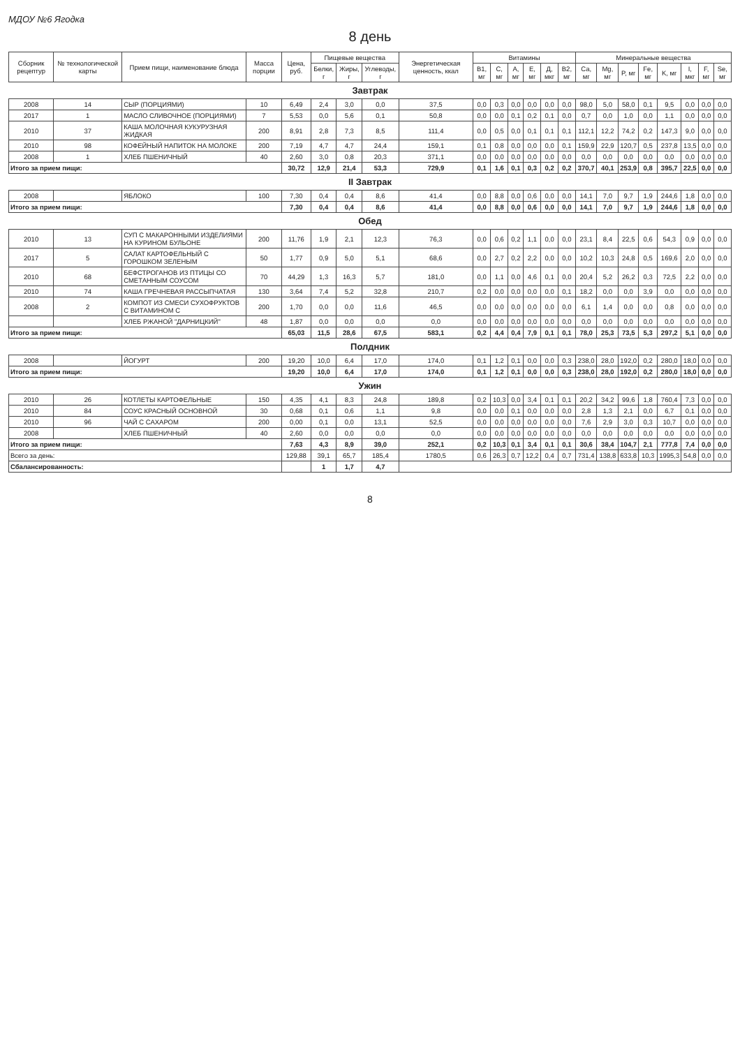МДОУ №6 Ягодка
8 день
| Сборник рецептур | № технологической карты | Прием пищи, наименование блюда | Масса порции | Цена, руб. | Пищевые вещества | | | Энергетическая ценность, ккал | Витамины | | | | | | Минеральные вещества | | | | | | | |
| --- | --- | --- | --- | --- | --- | --- | --- | --- | --- | --- | --- | --- | --- | --- | --- | --- | --- | --- | --- | --- | --- | --- |
| | | | | | Белки, г | Жиры, г | Углеводы, г | | B1, мг | C, мг | A, мг | E, мг | Д, мкг | B2, мг | Ca, мг | Mg, мг | P, мг | Fe, мг | K, мг | I, мкг | F, мг | Se, мг |
| Завтрак | | | | | | | | | | | | | | | | | | | | | | |
| 2008 | 14 | СЫР (ПОРЦИЯМИ) | 10 | 6,49 | 2,4 | 3,0 | 0,0 | 37,5 | 0,0 | 0,3 | 0,0 | 0,0 | 0,0 | 0,0 | 98,0 | 5,0 | 58,0 | 0,1 | 9,5 | 0,0 | 0,0 | 0,0 |
| 2017 | 1 | МАСЛО СЛИВОЧНОЕ (ПОРЦИЯМИ) | 7 | 5,53 | 0,0 | 5,6 | 0,1 | 50,8 | 0,0 | 0,0 | 0,1 | 0,2 | 0,1 | 0,0 | 0,7 | 0,0 | 1,0 | 0,0 | 1,1 | 0,0 | 0,0 | 0,0 |
| 2010 | 37 | КАША МОЛОЧНАЯ КУКУРУЗНАЯ ЖИДКАЯ | 200 | 8,91 | 2,8 | 7,3 | 8,5 | 111,4 | 0,0 | 0,5 | 0,0 | 0,1 | 0,1 | 0,1 | 112,1 | 12,2 | 74,2 | 0,2 | 147,3 | 9,0 | 0,0 | 0,0 |
| 2010 | 98 | КОФЕЙНЫЙ НАПИТОК НА МОЛОКЕ | 200 | 7,19 | 4,7 | 4,7 | 24,4 | 159,1 | 0,1 | 0,8 | 0,0 | 0,0 | 0,0 | 0,1 | 159,9 | 22,9 | 120,7 | 0,5 | 237,8 | 13,5 | 0,0 | 0,0 |
| 2008 | 1 | ХЛЕБ ПШЕНИЧНЫЙ | 40 | 2,60 | 3,0 | 0,8 | 20,3 | 371,1 | 0,0 | 0,0 | 0,0 | 0,0 | 0,0 | 0,0 | 0,0 | 0,0 | 0,0 | 0,0 | 0,0 | 0,0 | 0,0 | 0,0 |
| Итого за прием пищи: | | | | 30,72 | 12,9 | 21,4 | 53,3 | 729,9 | 0,1 | 1,6 | 0,1 | 0,3 | 0,2 | 0,2 | 370,7 | 40,1 | 253,9 | 0,8 | 395,7 | 22,5 | 0,0 | 0,0 |
| II Завтрак | | | | | | | | | | | | | | | | | | | | | | |
| 2008 | | ЯБЛОКО | 100 | 7,30 | 0,4 | 0,4 | 8,6 | 41,4 | 0,0 | 8,8 | 0,0 | 0,6 | 0,0 | 0,0 | 14,1 | 7,0 | 9,7 | 1,9 | 244,6 | 1,8 | 0,0 | 0,0 |
| Итого за прием пищи: | | | | 7,30 | 0,4 | 0,4 | 8,6 | 41,4 | 0,0 | 8,8 | 0,0 | 0,6 | 0,0 | 0,0 | 14,1 | 7,0 | 9,7 | 1,9 | 244,6 | 1,8 | 0,0 | 0,0 |
| Обед | | | | | | | | | | | | | | | | | | | | | | |
| 2010 | 13 | СУП С МАКАРОННЫМИ ИЗДЕЛИЯМИ НА КУРИНОМ БУЛЬОНЕ | 200 | 11,76 | 1,9 | 2,1 | 12,3 | 76,3 | 0,0 | 0,6 | 0,2 | 1,1 | 0,0 | 0,0 | 23,1 | 8,4 | 22,5 | 0,6 | 54,3 | 0,9 | 0,0 | 0,0 |
| 2017 | 5 | САЛАТ КАРТОФЕЛЬНЫЙ С ГОРОШКОМ ЗЕЛЕНЫМ | 50 | 1,77 | 0,9 | 5,0 | 5,1 | 68,6 | 0,0 | 2,7 | 0,2 | 2,2 | 0,0 | 0,0 | 10,2 | 10,3 | 24,8 | 0,5 | 169,6 | 2,0 | 0,0 | 0,0 |
| 2010 | 68 | БЕФСТРОГАНОВ ИЗ ПТИЦЫ СО СМЕТАННЫМ СОУСОМ | 70 | 44,29 | 1,3 | 16,3 | 5,7 | 181,0 | 0,0 | 1,1 | 0,0 | 4,6 | 0,1 | 0,0 | 20,4 | 5,2 | 26,2 | 0,3 | 72,5 | 2,2 | 0,0 | 0,0 |
| 2010 | 74 | КАША ГРЕЧНЕВАЯ РАССЫПЧАТАЯ | 130 | 3,64 | 7,4 | 5,2 | 32,8 | 210,7 | 0,2 | 0,0 | 0,0 | 0,0 | 0,0 | 0,1 | 18,2 | 0,0 | 0,0 | 3,9 | 0,0 | 0,0 | 0,0 | 0,0 |
| 2008 | 2 | КОМПОТ ИЗ СМЕСИ СУХОФРУКТОВ С ВИТАМИНОМ С | 200 | 1,70 | 0,0 | 0,0 | 11,6 | 46,5 | 0,0 | 0,0 | 0,0 | 0,0 | 0,0 | 0,0 | 6,1 | 1,4 | 0,0 | 0,0 | 0,8 | 0,0 | 0,0 | 0,0 |
| | | ХЛЕБ РЖАНОЙ "ДАРНИЦКИЙ" | 48 | 1,87 | 0,0 | 0,0 | 0,0 | 0,0 | 0,0 | 0,0 | 0,0 | 0,0 | 0,0 | 0,0 | 0,0 | 0,0 | 0,0 | 0,0 | 0,0 | 0,0 | 0,0 | 0,0 |
| Итого за прием пищи: | | | | 65,03 | 11,5 | 28,6 | 67,5 | 583,1 | 0,2 | 4,4 | 0,4 | 7,9 | 0,1 | 0,1 | 78,0 | 25,3 | 73,5 | 5,3 | 297,2 | 5,1 | 0,0 | 0,0 |
| Полдник | | | | | | | | | | | | | | | | | | | | | | |
| 2008 | | ЙОГУРТ | 200 | 19,20 | 10,0 | 6,4 | 17,0 | 174,0 | 0,1 | 1,2 | 0,1 | 0,0 | 0,0 | 0,3 | 238,0 | 28,0 | 192,0 | 0,2 | 280,0 | 18,0 | 0,0 | 0,0 |
| Итого за прием пищи: | | | | 19,20 | 10,0 | 6,4 | 17,0 | 174,0 | 0,1 | 1,2 | 0,1 | 0,0 | 0,0 | 0,3 | 238,0 | 28,0 | 192,0 | 0,2 | 280,0 | 18,0 | 0,0 | 0,0 |
| Ужин | | | | | | | | | | | | | | | | | | | | | | |
| 2010 | 26 | КОТЛЕТЫ КАРТОФЕЛЬНЫЕ | 150 | 4,35 | 4,1 | 8,3 | 24,8 | 189,8 | 0,2 | 10,3 | 0,0 | 3,4 | 0,1 | 0,1 | 20,2 | 34,2 | 99,6 | 1,8 | 760,4 | 7,3 | 0,0 | 0,0 |
| 2010 | 84 | СОУС КРАСНЫЙ ОСНОВНОЙ | 30 | 0,68 | 0,1 | 0,6 | 1,1 | 9,8 | 0,0 | 0,0 | 0,1 | 0,0 | 0,0 | 0,0 | 2,8 | 1,3 | 2,1 | 0,0 | 6,7 | 0,1 | 0,0 | 0,0 |
| 2010 | 96 | ЧАЙ С САХАРОМ | 200 | 0,00 | 0,1 | 0,0 | 13,1 | 52,5 | 0,0 | 0,0 | 0,0 | 0,0 | 0,0 | 0,0 | 7,6 | 2,9 | 3,0 | 0,3 | 10,7 | 0,0 | 0,0 | 0,0 |
| 2008 | | ХЛЕБ ПШЕНИЧНЫЙ | 40 | 2,60 | 0,0 | 0,0 | 0,0 | 0,0 | 0,0 | 0,0 | 0,0 | 0,0 | 0,0 | 0,0 | 0,0 | 0,0 | 0,0 | 0,0 | 0,0 | 0,0 | 0,0 | 0,0 |
| Итого за прием пищи: | | | | 7,63 | 4,3 | 8,9 | 39,0 | 252,1 | 0,2 | 10,3 | 0,1 | 3,4 | 0,1 | 0,1 | 30,6 | 38,4 | 104,7 | 2,1 | 777,8 | 7,4 | 0,0 | 0,0 |
| Всего за день: | | | | 129,88 | 39,1 | 65,7 | 185,4 | 1780,5 | 0,6 | 26,3 | 0,7 | 12,2 | 0,4 | 0,7 | 731,4 | 138,8 | 633,8 | 10,3 | 1995,3 | 54,8 | 0,0 | 0,0 |
| Сбалансированность: | | | | | 1 | 1,7 | 4,7 | | | | | | | | | | | | | | | |
8